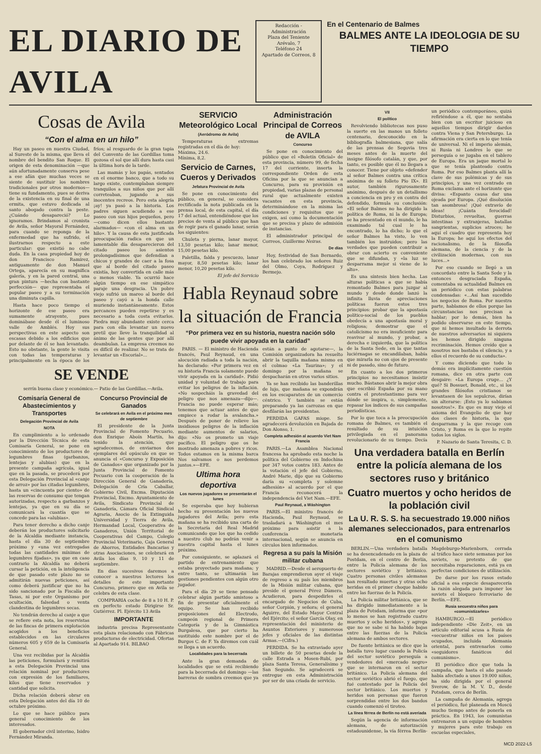EL DIARIO DE AVILA
Redacción - Administración
Plaza del Teniente Arévalo, 7
Teléfono 24
Apartado de Correos, 8
En el Centenario de Balmes
BALMES ANTE LA IDEOLOGIA DE SU TIEMPO
Cosas de Avila
“Con el alma en un hilo”
Hay un paseo en nuestra Ciudad, al Sureste de la misma, que lleva el nombre del bendito San Roque. El origen de esta denominación —que aún afortunadamente conserva pese a ese afán que muchas veces se siente de sustituir los nombres tradicionales por otros modernos— tiene su fundamento, pues se deriva de la existencia en su final de una ermita, que estuvo dedicada al santo abogado contra la peste. ¿Cuándo desapareció? Lo ignoramos. Brindamos al cronista de Avila, señor Mayoral Fernández, para cuando se reponga de la enfermedad que ha sufrido, el ilustrarnos respecto a este particular: que existió no cabe duda. En la casa propiedad hoy de don Francisco Ramírez, antiguamente de don Manuel Ortega, aparecía en su magnífica galería, y en la pared central, una gran pintura —hecha con bastante perfección— que representaba el popular paseo y a su terminación una diminuta capilla.
Hasta hace poco tiempo el horizonte de ese paseo era sumamente atrayente, pues dominábase desde él el luminoso valle de Amblés. Hoy sus perspectivas en este aspecto son escasas debido a los edificios que por delante de él se han levantado. Esto no obstante, la gente le visita con todas las temperaturas y principalmente en la época de los fríos; al resguardo de la gran tapia del Convento de las Gordillas toma gozosa el sol que allí dura hasta casi la última hora de la tarde.
Las mamás y los papás, sentados en el enorme banco, que a todo su largo existe, contemplaban siempre tranquilos a sus niños que por allí correteaban, jugando a sus inocentes recreos. Pero esta alegría ¡ay! ya pasó a la historia. Los padres siguen acudiendo a ese paseo con sus hijos pequeños, pero —como dicen ellos bastante alarmados— «con el alma en un hilo». Y la causa de esta justificada preocupación radica en que un lamentable día desaparecieron del citado paseo los asientos prolongadísimos que defendían a chicos y grandes de caer a la fosa que al borde del citado paseo existía, hoy convertida en calle más o menos viable. Ya ocurrió hace algún tiempo en ese simpático paraje una desgracia. Un pobre viejo sufrió un mareo al borde del paseo y cayó a la honda calle muriendo instantáneamente. Estos percances pueden repetirse y es necesario a toda costa evitarlos. Piedra muy abundante existe cerca para con ella levantar un nuevo pretil que lleve la tranquilidad al ánimo de las gentes que por allí deambulan. La empresa creemos no es difícil de realizar. No se trata de levantar un «Escorial»...
SE VENDE
serrín buena clase y económico.— Patio de las Gordillas.—Avila.
Comisaría General de Abastecimientos y Transportes
Delegación Provincial de Avila
NOTA
En cumplimiento a lo ordenado por la Dirección Técnica de esta Comisaría General, se pone en conocimiento de los productores de legumbres finas (garbanzos, lentejas y alubias) que en la presente campaña agrícola, igual que en la pasada, se procederá por esta Delegación Provincial al «canje de arroz» por las citadas legumbres, hasta un «cincuenta por ciento» de las reservas de consumo que tengan autorizadas, respecto a garbanzos y lentejas, ya que en su día se comunicará la cuantía que se concede para las «alubias».
Para tener derecho a dicho canje deberán los productores solicitarlo de la Alcaldía mediante instancia, hasta el día 30 de septiembre próximo y «una vez entregadas todas las cantidades mínimas de legumbres fijadas», ya que en caso contrario la Alcaldía no deberá cursar la petición, en la inteligencia de que pasado este plazo no se admitirán nuevas peticiones, así como deberá justificar que no ha sido sancionado por la Fiscalía de Tasas, ni por este Organismo por ocultación, falsedad o venta clandestina de legumbres secas.
No tendrán derecho al canje a que se refiere esta nota, los reservistas de las fincas de primera explotación acogidos a los beneficios establecidos en las circulares números 605 y 659 de la Comisaría General.
Una vez recibidas por la Alcaldía las peticiones, formulará y remitirá a esta Delegación Provincial una relación nominal por productores con expresión de los familiares, kilos que tiene reservados y cantidad que solicita.
Dicha relación deberá obrar en esta Delegación antes del día 10 de octubre próximo.
Lo que se hace público para general conocimiento de los interesados.
El gobernador civil interino, Isidro Fernández Miranda.
Concurso Provincial de Ganados
Se celebrará en Avila en el próximo mes de septiembre
El presidente de la Junta Provincial de Fomento Pecuario, don Enrique Aboín Martín, ha tenido la atención, que agradecemos, de enviarnos dos ejemplares del opúsculo en que se anuncia el «Concurso y Exposición de Ganados» que organizado por la Junta Provincial de Fomento Pecuario con la cooperación de la Dirección General de Ganadería, Delegación de Cría Caballar, Gobierno Civil, Excma. Diputación Provincial, Excmo. Ayuntamiento de Avila, Sindicato Provincial de Ganadería, Cámara Oficial Sindical Agraria, Asocio de la Extinguida Universidad y Tierra de Avila, Hermandad Local, Cooperativa de Ganaderos, Unión Territorial de Cooperativas del Campo, Colegio Provincial Veterinario, Caja General de Ahorros, Entidades Bancarias y otras Asociaciones, se celebrará en Avila los días 9, 10 y 11 de septiembre.
En días sucesivos daremos a conocer a nuestros lectores los detalles de este importante Concurso, primero que en Avila se celebra de esta clase.
COMPRARIA coche de 8 a 10 H. P. en perfecto estado Dirigirse Sr. Gutiérrez. Pl. Ejército 13 Avila
IMPORTANTE
industria precisa Representante esta plaza relacionado con Fábricas productoras de electricidad. Ofertas al Apartado 914. BILBAO
SERVICIO Meteorológico Local
(Aeródromo de Avila)
Temperaturas extremas registradas en el día de hoy:
Máxima, 24.6.
Mínima, 8,2.
Servicio de Carnes, Cueros y Derivados
Jefatura Provincial de Avila
Se pone en conocimiento del público, en general, se considera rectificada la nota publicada en la prensa local, de esta capital, el día 17 del actual, entendiéndose que los precios de venta al público que han de regir para el ganado lanar, serán los siguientes:
Chuleta y pierna, lanar mayor, 13,50 pesetas kilo; lanar menor, 15,00 pesetas kilo.
Paletilla, falda y pescuezo, lanar mayor, 8,50 pesetas kilo; lanar menor, 10,20 pesetas kilo.
El jefe del Servicio
Administración Principal de Correos de AVILA
Concurso
Se pone en conocimiento del público que el «Boletín Oficial» de esta provincia, número 99, de fecha 17 del corriente, inserta la correspondiente Orden de esta Oficina por la que se anuncian a Concurso, para su provisión en propiedad, varias plazas de personal rural que actualmente existen vacantes en esta provincia, determinándose en la misma las condiciones y requisitos que se exigen, así como la documentación que se precisa y plazo de admisión de instancias.
El administrador principal de Correos, Guillermo Neiras.
De días
Hoy, festividad de San Bernardo, los han celebrado los señores Ruiz del Olmo, Coya, Rodríguez y Bermejo.
Habla Reynaud sobre la situación de Francia
“Por primera vez en su historia, nuestra nación sólo puede vivir apoyada en la caridad”
PARIS. — El ministro de Hacienda francés, Paul Reynaud, en una alocución radiada a toda la nación, ha declarado: «Por primera vez en su historia Francia solamente puede vivir apoyada en la caridad». Pidió unidad y voluntad de trabajo para evitar los peligros de la inflación. «No sospecháis la gravedad del peligro que nos amenaza—dijo—. Francia no puede esperar más; tenemos que actuar antes de que empiece a rodar la avalancha.» Después de poner de relieve los insidiosos peligros de la inflación mediante aumentos de salarios, dijo: «No os prometo un viaje pacífico. El peligro que os he mostrado amenaza a pobres y ricos. Todos estamos en la misma barca Nos salvamos o nos perdemos juntos.»—EFE.
Ultima hora deportiva
Los nuevos jugadores se presentarán el lunes
Se esperaba que hoy hubieran hecho su presentación los nuevos jugadores del Avila; pero esta mañana se ha recibido una carta de la Secretaría del Real Madrid comunicando que los que ha cedido a nuestro club no podrán venir a nuestra capital hasta el lunes próximo.
Por consiguiente, se aplazará el partido de entrenamiento que estaba proyectado para mañana; y entre tanto, se ultimarán las gestiones pendientes con algún otro jugador.
Para el día 29 se tiene pensado celebrar algún partido amistoso a fin de presentar oficialmente el equipo. Se han recibido proposiciones del Electrodo, campeón regional de Primera Categoría y de la Gimnástica Burgalesa, que por cierto ha sustituido este nombre por el de Burgos C. de F. Ya diremos con cuál se llega a un acuerdo.
Localidades para la becerrada
Ante la gran demanda de localidades que se está recibiendo para la becerrada del domingo —las barreras de sombra creemos que ya están a punto de agotarse—, la Comisión organizadora ha resuelto abrir la taquilla mañana mismo en el colmao «La Taurina»; y el domingo por la mañana se despacharán en otros varios sitios.
Ya se han recibido las banderillas de lujo, que mañana se expondrán en los escaparates de un comercio céntrico. Y también se están preparando ya las carrozas en que desfilarán las presidentas.
PERDIDA GAFAS miope. Se agradecerá devolución en Bajada de Don Alonso, 1.
Completa adhesión al acuerdo Viet Nam Francia
PARIS.—La Asamblea Nacional francesa ha aprobado esta noche la política del Gobierno en Indochina por 347 votos contra 183. Antes de la votación el jefe del Gobierno, André Marie, dijo que su Gobierno daría su «completa y solemne adhesión» al acuerdo por el que Francia reconocerá la independencia del Viet Nam.—EFE.
Paul Reynaud, a Wáshington
PARIS.—El ministro francés de Hacienda, Paul Reynaud, se trasladará a Wáshington el mes próximo para asistir a la conferencia monetaria internacional, según se anuncia en círculos bien informados.
Regresa a su país la Misión militar cubana
MADRID.—Desde el aeropuerto de Barajas emprendieron ayer el viaje de regreso a su país los miembros de la Misión militar cubana, que preside el general Pérez Dámera. Acudieron, para despedirles el encargado de Negocios de Cuba, señor Corpión, y señora; el general Aguirre, del Estado Mayor Central del Ejército; el señor García Olay, en representación del ministerio de Asuntos Exteriores y numerosos jefes y oficiales de las distintas Armas.—(Cifra.)
PERDIDA. Se ha extraviado ayer un billete de 50 pesetas desde la calle Estrada a Mosen-Rubí, por plaza Santa Teresa, Generalísimo y San Segundo. Se agradecerá se entregue en esta Administración por ser de una criada de servicio.
VII
El político
Revolviendo bibliotecas nos puso la suerte en las manos un folleto centenario, desconocido en la bibliografía balmesiana, que salía de las prensas de Segovia tres meses antes de la muerte del insigne filósofo catalán, y que, por tanto, es posible que él no llegara a conocer. Tiene por objeto «defender al señor Balmes contra una crítica anónima de su folleto Pío IX». El autor, también rigurosamente anónimo, después de un detallismo a conciencia en pro y en contra del defendido, formula su conclusión: «El señor Balmes no ha dirigido la política de Roma, ni la de Europa; se ha presentado en el mundo, le ha examinado tal cual le ha encontrado, lo ha dicho; lo que el señor Balmes ha visto, lo ven también los instruidos; pero las verdades que pueden contribuir a obrar con acierto es conveniente que se difundan, y «la luz se desparrama mejor si viene de lo alto».
Es una síntesis bien hecha. Las alturas políticas a que se había remontado Balmes para juzgar al mundo y desde donde lanzó la infinita lluvia de apreciaciones políticas fueron estos tres principios: probar que la apostasía político-social de los pueblos obedecía a una apostasía moral y religiosa; demostrar que el catolicismo no era insuficiente para reavivar al mundo, y probar, a derecha e izquierda, que la política de la Santa Sede, en la que tantas luciérnagas se encandilaban, había que mirarla no con ojos de presente ni de pasado, sino de futuro.
En cuanto a los dos primeros principios no necesitamos insistir mucho. Bástanos abrir la mejor obra que escribió España por su mano contra el protestantismo para ver dónde se inspira, o, simplemente, repasar los índices de sus campañas periodísticas.
Por lo que toca a la preocupación romana de Balmes, es también el resultado de su intuición privilegiada en el panorama revolucionario de su tiempo. Decía un periódico contemporáneo, quizá refiriéndose a él, que no sentaba bien con un escritor juicioso en aquellos tiempos dirigir dardos contra Viena y San Petersburgo. La afirmación era cierta en lo que tenía de universal. Ni el imperio alemán, ni Rusia ni Londres lo que se perseguía o se jugaba en el tablero de Europa. Era un jaque mortal lo que se tenía planteado contra Roma. Por eso Balmes planta allí la clave de sus polémicas y de sus principios, y una vez centrado en Roma exclama ante el horizonte que divisa: «Espanto causa dar una ojeada por Europa. ¡Qué disolución tan asombrosa! ¡Qué extravío de ideas! ¡Cuánta ferocidad! Disturbios, revueltas, guerras intestinas y extranjeras, batallas sangrientas, suplicios atroces; he aquí el cuadro que representa hoy la Europa; he aquí los efectos del racionalismo, de la filosofía alemana, de la ciencia y de la civilización modernas, con sus luces...»
Por eso cuando se llegó a un concordato entre la Santa Sede y la entonces desgraciada España, comentaba su actualidad Balmes en un periódico con estas palabras condensadas: «...Así han sucedido los negocios de Roma. Por nuestra parte, hablamos de ellos porque las circunstancias nos precisan a hablar; por lo demás, bien ha podido observarse en este tiempo, que ni hemos insultado la derrota de nuestros adversarios ni siquiera les hemos dirigido ninguna recriminación. Hemos creído que a nosotros nos bastaba el silencio, y a ellos el recuerdo de su conducta».
Y como diciendo que todo lo demás era implícitamente cuestión romana, dice en otra parte con desgaire: «La Europa cruge... ¿Y qué? Si Bossuet, Bonald, etc., si los grandes filósofos cristianos se levantasen de los sepulcros, dirían sin alterarse: ¡Esto ya lo sabíamos nosotros!». Es que es muy viejo el axioma del Evangelio de que hay dos clases de historia, la que desparrama y la que recoge con Cristo, y Roma es la que lo repite todos los siglos.
P. Nazario de Santa Teresita, C. D.
Una verdadera batalla en Berlín entre la policía alemana de los sectores ruso y británico
Cuatro muertos y ocho heridos de la población civil
La U. R. S. S. ha secuestrado 19.000 niños alemanes seleccionados, para entrenarlos en el comunismo
BERLIN.—Una verdadera batalla se ha desencadenado en la plaza de Postdam, en el centro de Berlín, entre la Policía alemana de los sectores soviético y británico. Cuatro personas civiles alemanas han resultado muertas y otras ocho heridas en el primer choque habido entre las fuerzas de la Policía.
La Policía militar británica, que se ha dirigido inmediatamente a la plaza de Potsdam, informa que «por lo menos se han registrado cuatro muertos y ocho heridos», y agrega que no se sabe si ha habido bajas entre las fuerzas de la Policía alemana de ambos sectores.
De fuente británica se dice que la batalla tuvo lugar cuando la Policía del sector soviético perseguía a vendedores del «mercado negro» que se internaron en el sector británico. La Policía alemana del sector soviético abrió el fuego, que fué contestado por la Policía del sector británico. Los muertos y heridos son personas que fueron sorprendidas entre los dos bandos cuando comenzó el tiroteo.
La línea férrea de Berlín no está averiada
Según la agencia de información alemana, de autorización estadounidense, la vía férrea Berlín-Magdeburgo-Marienborn, cerrada al tráfico hace siete semanas por los soviets, so pretexto de que necesitaba reparaciones, está ya en perfectas condiciones de utilización.
De darse por los rusos estado oficial a esa especie desaparecería la razón alegada para imponer los soviets el bloqueo ferroviario de Berlín.—EFE.
Rusia secuestra niños para «comunistizarles»
HAMBURGO.—El periódico independiente «Die Zeit», en un artículo editorial acusa a Rusia de «secuestrar niños en los países ocupados, incluida Alemania oriental, para entrenarlos como «seguidores fanáticos del comunismo».
El periódico dice que toda la campaña, que hasta el año pasado había afectado a unos 19.000 niños, ha sido dirigida por el general Sverow, de la M. V. D., desde Potsdam, cerca de Berlín.
La campaña de Alemania, agrega el periódico, fué planeada en Moscú mucho tiempo antes de ponerla en práctica. En 1943, los comunistas entrenaron a un equipo de hombres y mujeres para este trabajo en escuelas especiales,
MCD 2022-L5